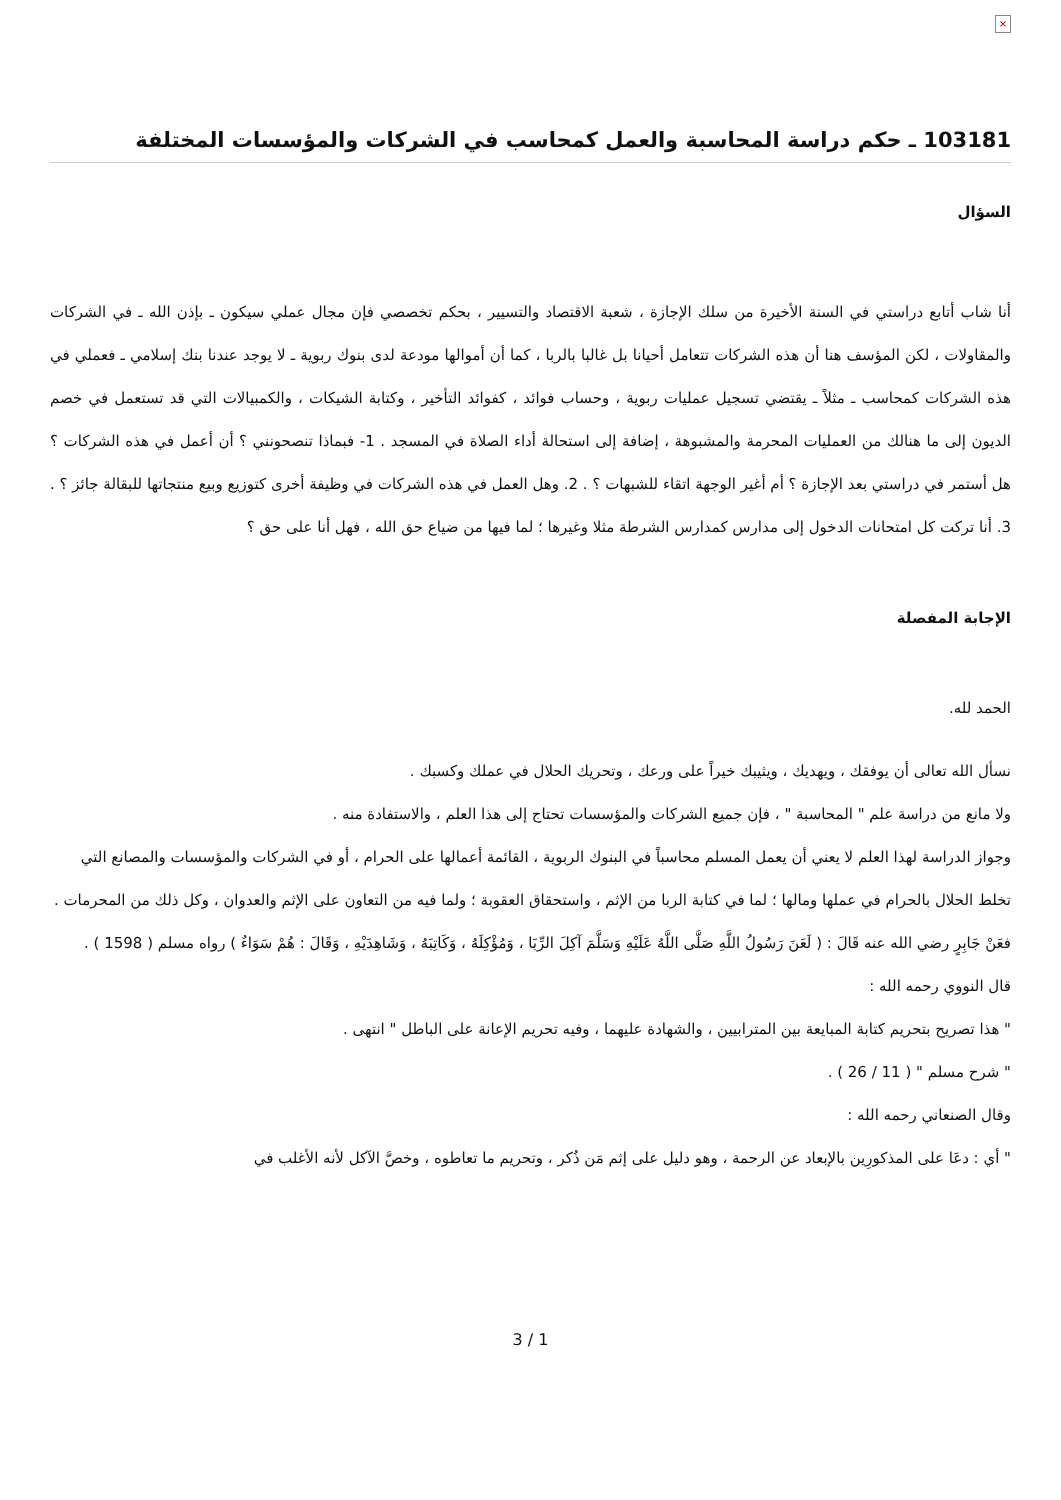×
103181 ـ حكم دراسة المحاسبة والعمل كمحاسب في الشركات والمؤسسات المختلفة
السؤال
أنا شاب أتابع دراستي في السنة الأخيرة من سلك الإجازة ، شعبة الاقتصاد والتسيير ، بحكم تخصصي فإن مجال عملي سيكون ـ بإذن الله ـ في الشركات والمقاولات ، لكن المؤسف هنا أن هذه الشركات تتعامل أحيانا بل غالبا بالربا ، كما أن أموالها مودعة لدى بنوك ربوية ـ لا يوجد عندنا بنك إسلامي ـ فعملي في هذه الشركات كمحاسب ـ مثلاً ـ يقتضي تسجيل عمليات ربوية ، وحساب فوائد ، كفوائد التأخير ، وكتابة الشيكات ، والكمبيالات التي قد تستعمل في خصم الديون إلى ما هنالك من العمليات المحرمة والمشبوهة ، إضافة إلى استحالة أداء الصلاة في المسجد . 1- فبماذا تنصحونني ؟ أن أعمل في هذه الشركات ؟ هل أستمر في دراستي بعد الإجازة ؟ أم أغير الوجهة اتقاء للشبهات ؟ . 2. وهل العمل في هذه الشركات في وظيفة أخرى كتوزيع وبيع منتجاتها للبقالة جائز ؟ . 3. أنا تركت كل امتحانات الدخول إلى مدارس كمدارس الشرطة مثلا وغيرها ؛ لما فيها من ضياع حق الله ، فهل أنا على حق ؟
الإجابة المفصلة
الحمد لله.
نسأل الله تعالى أن يوفقك ، ويهديك ، ويثيبك خيراً على ورعك ، وتحريك الحلال في عملك وكسبك .
ولا مانع من دراسة علم " المحاسبة " ، فإن جميع الشركات والمؤسسات تحتاج إلى هذا العلم ، والاستفادة منه .
وجواز الدراسة لهذا العلم لا يعني أن يعمل المسلم محاسباً في البنوك الربوية ، القائمة أعمالها على الحرام ، أو في الشركات والمؤسسات والمصانع التي تخلط الحلال بالحرام في عملها ومالها ؛ لما في كتابة الربا من الإثم ، واستحقاق العقوبة ؛ ولما فيه من التعاون على الإثم والعدوان ، وكل ذلك من المحرمات .
فعَنْ جَابِرٍ رضي الله عنه قَالَ : ( لَعَنَ رَسُولُ اللَّهِ صَلَّى اللَّهُ عَلَيْهِ وَسَلَّمَ آكِلَ الرِّبَا ، وَمُؤْكِلَهُ ، وَكَاتِبَهُ ، وَشَاهِدَيْهِ ، وَقَالَ : هُمْ سَوَاءٌ ) رواه مسلم ( 1598 ) .
قال النووي رحمه الله :
" هذا تصريح بتحريم كتابة المبايعة بين المترابيين ، والشهادة عليهما ، وفيه تحريم الإعانة على الباطل " انتهى .
" شرح مسلم " ( 11 / 26 ) .
وقال الصنعاني رحمه الله :
" أي : دعَا على المذكورِين بالإبعاد عن الرحمة ، وهو دليل على إثم مَن ذُكر ، وتحريم ما تعاطوه ، وخصَّ الآكل لأنه الأغلب في
3 / 1